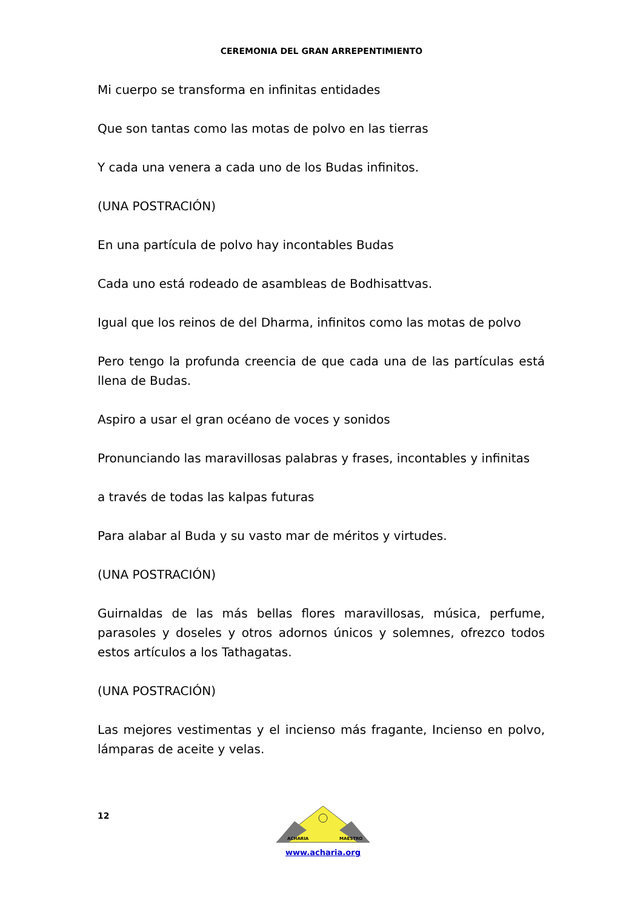CEREMONIA DEL GRAN ARREPENTIMIENTO
Mi cuerpo se transforma en infinitas entidades
Que son tantas como las motas de polvo en las tierras
Y cada una venera a cada uno de los Budas infinitos.
(UNA POSTRACIÓN)
En una partícula de polvo hay incontables Budas
Cada uno está rodeado de asambleas de Bodhisattvas.
Igual que los reinos de del Dharma, infinitos como las motas de polvo
Pero tengo la profunda creencia de que cada una de las partículas está llena de Budas.
Aspiro a usar el gran océano de voces y sonidos
Pronunciando las maravillosas palabras y frases, incontables y infinitas
a través de todas las kalpas futuras
Para alabar al Buda y su vasto mar de méritos y virtudes.
(UNA POSTRACIÓN)
Guirnaldas de las más bellas flores maravillosas, música, perfume, parasoles y doseles y otros adornos únicos y solemnes, ofrezco todos estos artículos a los Tathagatas.
(UNA POSTRACIÓN)
Las mejores vestimentas y el incienso más fragante, Incienso en polvo, lámparas de aceite y velas.
12
ACHARIA
MAESTRO
www.acharia.org